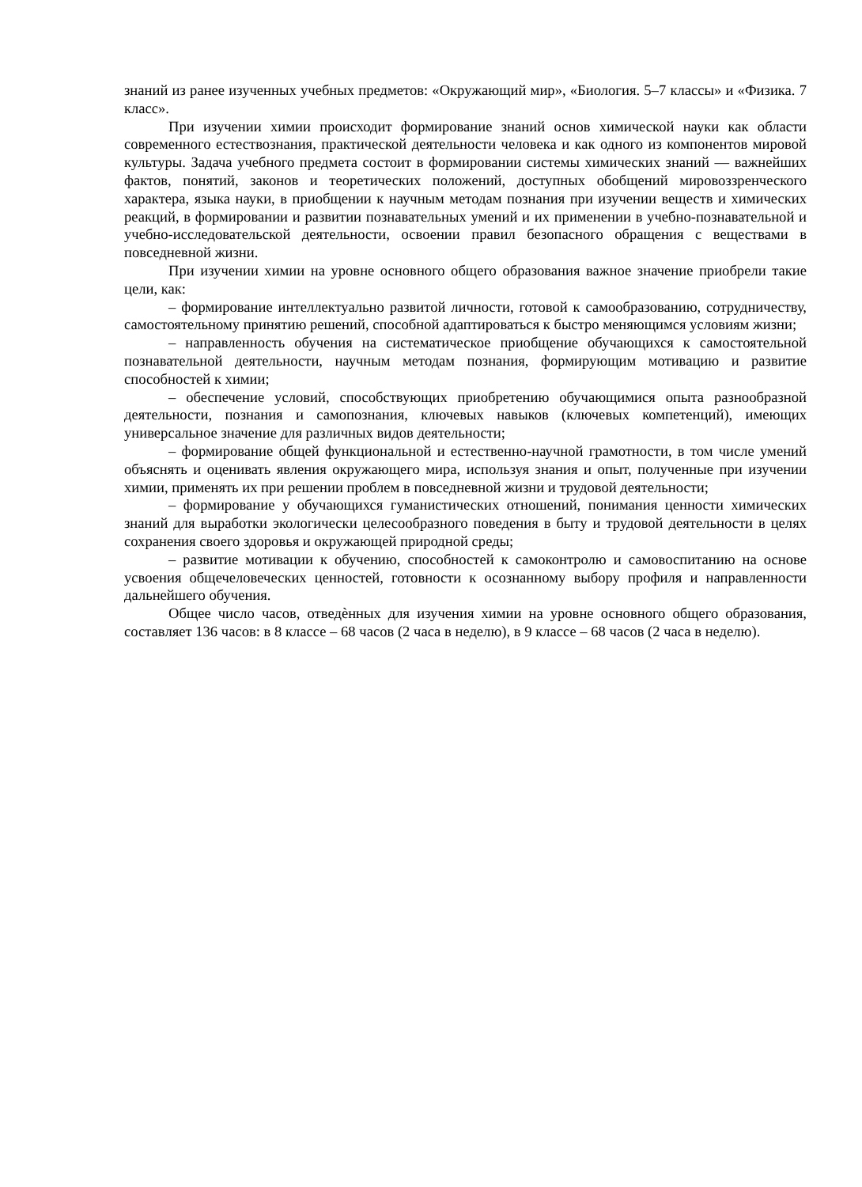знаний из ранее изученных учебных предметов: «Окружающий мир», «Биология. 5–7 классы» и «Физика. 7 класс».
При изучении химии происходит формирование знаний основ химической науки как области современного естествознания, практической деятельности человека и как одного из компонентов мировой культуры. Задача учебного предмета состоит в формировании системы химических знаний — важнейших фактов, понятий, законов и теоретических положений, доступных обобщений мировоззренческого характера, языка науки, в приобщении к научным методам познания при изучении веществ и химических реакций, в формировании и развитии познавательных умений и их применении в учебно-познавательной и учебно-исследовательской деятельности, освоении правил безопасного обращения с веществами в повседневной жизни.
При изучении химии на уровне основного общего образования важное значение приобрели такие цели, как:
– формирование интеллектуально развитой личности, готовой к самообразованию, сотрудничеству, самостоятельному принятию решений, способной адаптироваться к быстро меняющимся условиям жизни;
– направленность обучения на систематическое приобщение обучающихся к самостоятельной познавательной деятельности, научным методам познания, формирующим мотивацию и развитие способностей к химии;
– обеспечение условий, способствующих приобретению обучающимися опыта разнообразной деятельности, познания и самопознания, ключевых навыков (ключевых компетенций), имеющих универсальное значение для различных видов деятельности;
– формирование общей функциональной и естественно-научной грамотности, в том числе умений объяснять и оценивать явления окружающего мира, используя знания и опыт, полученные при изучении химии, применять их при решении проблем в повседневной жизни и трудовой деятельности;
– формирование у обучающихся гуманистических отношений, понимания ценности химических знаний для выработки экологически целесообразного поведения в быту и трудовой деятельности в целях сохранения своего здоровья и окружающей природной среды;
– развитие мотивации к обучению, способностей к самоконтролю и самовоспитанию на основе усвоения общечеловеческих ценностей, готовности к осознанному выбору профиля и направленности дальнейшего обучения.
Общее число часов, отведѐнных для изучения химии на уровне основного общего образования, составляет 136 часов: в 8 классе – 68 часов (2 часа в неделю), в 9 классе – 68 часов (2 часа в неделю).